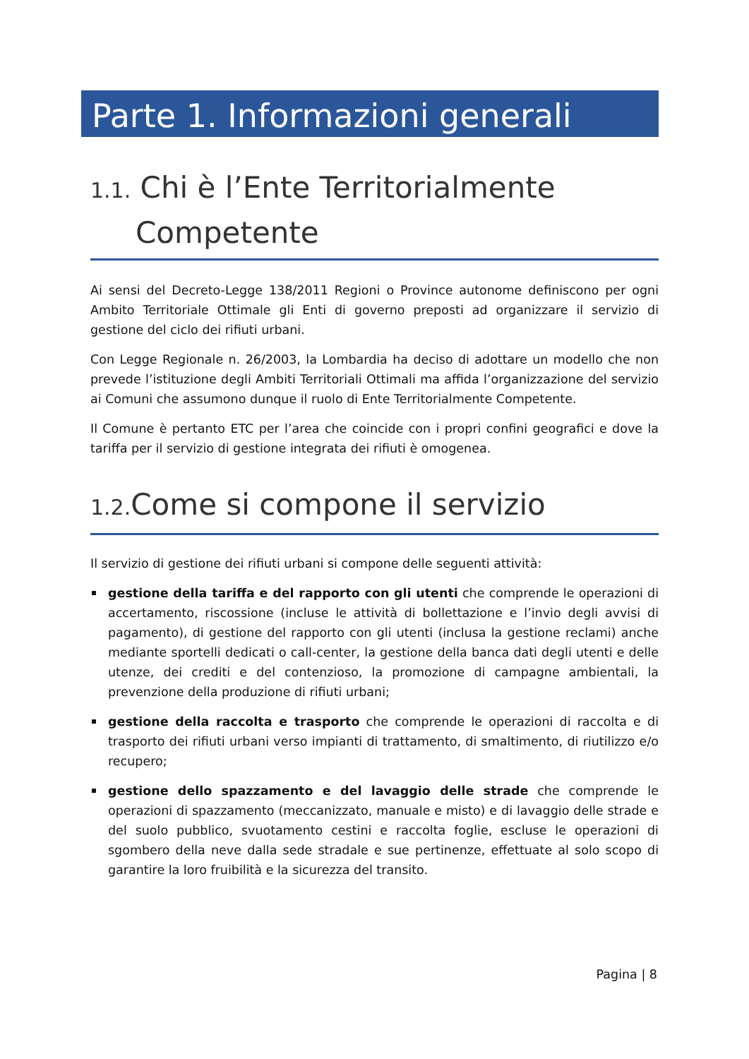Parte 1. Informazioni generali
1.1. Chi è l’Ente Territorialmente
Competente
Ai sensi del Decreto-Legge 138/2011 Regioni o Province autonome definiscono per ogni Ambito Territoriale Ottimale gli Enti di governo preposti ad organizzare il servizio di gestione del ciclo dei rifiuti urbani.
Con Legge Regionale n. 26/2003, la Lombardia ha deciso di adottare un modello che non prevede l’istituzione degli Ambiti Territoriali Ottimali ma affida l’organizzazione del servizio ai Comuni che assumono dunque il ruolo di Ente Territorialmente Competente.
Il Comune è pertanto ETC per l’area che coincide con i propri confini geografici e dove la tariffa per il servizio di gestione integrata dei rifiuti è omogenea.
1.2. Come si compone il servizio
Il servizio di gestione dei rifiuti urbani si compone delle seguenti attività:
gestione della tariffa e del rapporto con gli utenti che comprende le operazioni di accertamento, riscossione (incluse le attività di bollettazione e l’invio degli avvisi di pagamento), di gestione del rapporto con gli utenti (inclusa la gestione reclami) anche mediante sportelli dedicati o call-center, la gestione della banca dati degli utenti e delle utenze, dei crediti e del contenzioso, la promozione di campagne ambientali, la prevenzione della produzione di rifiuti urbani;
gestione della raccolta e trasporto che comprende le operazioni di raccolta e di trasporto dei rifiuti urbani verso impianti di trattamento, di smaltimento, di riutilizzo e/o recupero;
gestione dello spazzamento e del lavaggio delle strade che comprende le operazioni di spazzamento (meccanizzato, manuale e misto) e di lavaggio delle strade e del suolo pubblico, svuotamento cestini e raccolta foglie, escluse le operazioni di sgombero della neve dalla sede stradale e sue pertinenze, effettuate al solo scopo di garantire la loro fruibilità e la sicurezza del transito.
Pagina | 8